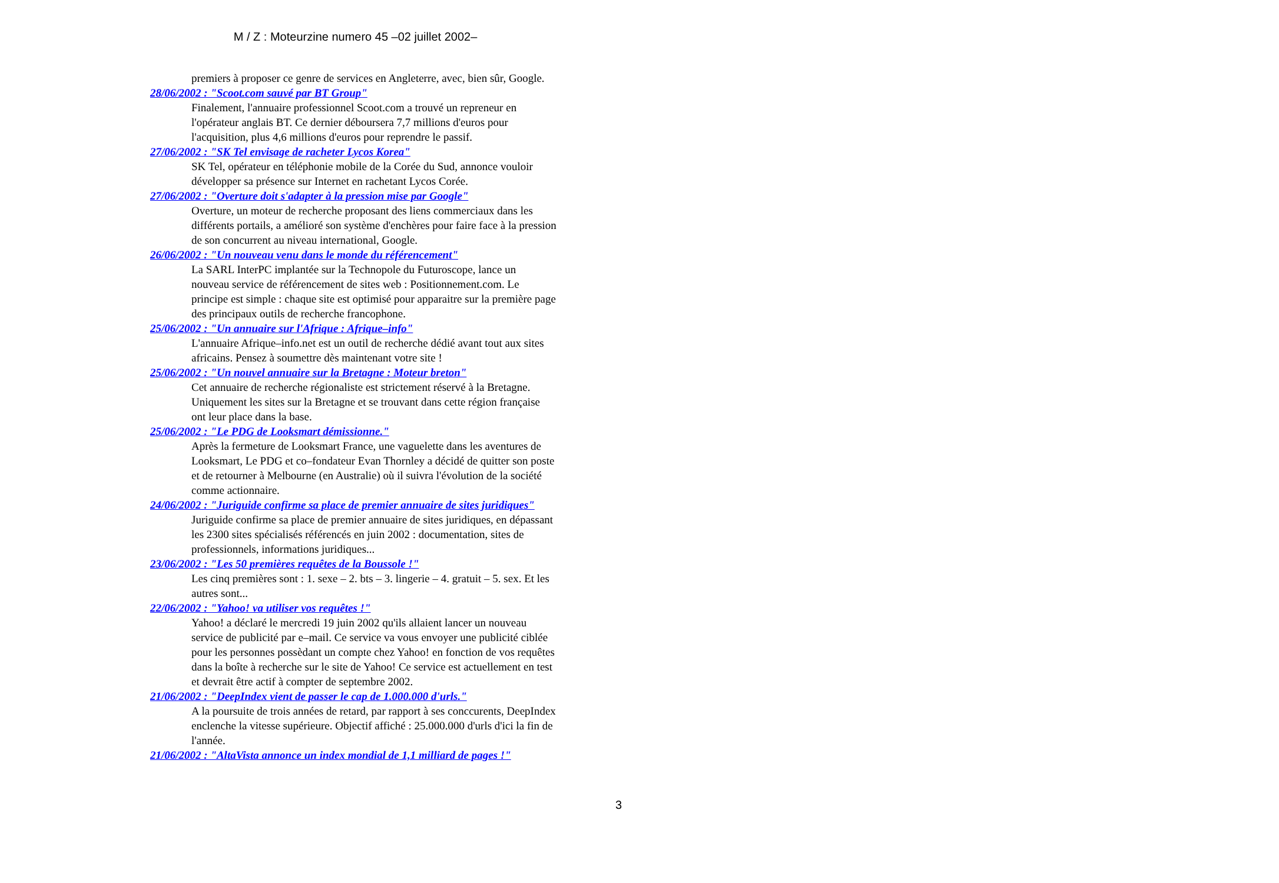M / Z : Moteurzine numero 45 –02 juillet 2002–
premiers à proposer ce genre de services en Angleterre, avec, bien sûr, Google.
28/06/2002 : "Scoot.com sauvé par BT Group"
Finalement, l'annuaire professionnel Scoot.com a trouvé un repreneur en l'opérateur anglais BT. Ce dernier déboursera 7,7 millions d'euros pour l'acquisition, plus 4,6 millions d'euros pour reprendre le passif.
27/06/2002 : "SK Tel envisage de racheter Lycos Korea"
SK Tel, opérateur en téléphonie mobile de la Corée du Sud, annonce vouloir développer sa présence sur Internet en rachetant Lycos Corée.
27/06/2002 : "Overture doit s'adapter à la pression mise par Google"
Overture, un moteur de recherche proposant des liens commerciaux dans les différents portails, a amélioré son système d'enchères pour faire face à la pression de son concurrent au niveau international, Google.
26/06/2002 : "Un nouveau venu dans le monde du référencement"
La SARL InterPC implantée sur la Technopole du Futuroscope, lance un nouveau service de référencement de sites web : Positionnement.com. Le principe est simple : chaque site est optimisé pour apparaitre sur la première page des principaux outils de recherche francophone.
25/06/2002 : "Un annuaire sur l'Afrique : Afrique–info"
L'annuaire Afrique–info.net est un outil de recherche dédié avant tout aux sites africains. Pensez à soumettre dès maintenant votre site !
25/06/2002 : "Un nouvel annuaire sur la Bretagne : Moteur breton"
Cet annuaire de recherche régionaliste est strictement réservé à la Bretagne. Uniquement les sites sur la Bretagne et se trouvant dans cette région française ont leur place dans la base.
25/06/2002 : "Le PDG de Looksmart démissionne."
Après la fermeture de Looksmart France, une vaguelette dans les aventures de Looksmart, Le PDG et co–fondateur Evan Thornley a décidé de quitter son poste et de retourner à Melbourne (en Australie) où il suivra l'évolution de la société comme actionnaire.
24/06/2002 : "Juriguide confirme sa place de premier annuaire de sites juridiques"
Juriguide confirme sa place de premier annuaire de sites juridiques, en dépassant les 2300 sites spécialisés référencés en juin 2002 : documentation, sites de professionnels, informations juridiques...
23/06/2002 : "Les 50 premières requêtes de la Boussole !"
Les cinq premières sont : 1. sexe – 2. bts – 3. lingerie – 4. gratuit – 5. sex. Et les autres sont...
22/06/2002 : "Yahoo! va utiliser vos requêtes !"
Yahoo! a déclaré le mercredi 19 juin 2002 qu'ils allaient lancer un nouveau service de publicité par e–mail. Ce service va vous envoyer une publicité ciblée pour les personnes possèdant un compte chez Yahoo! en fonction de vos requêtes dans la boîte à recherche sur le site de Yahoo! Ce service est actuellement en test et devrait être actif à compter de septembre 2002.
21/06/2002 : "DeepIndex vient de passer le cap de 1.000.000 d'urls."
A la poursuite de trois années de retard, par rapport à ses conccurents, DeepIndex enclenche la vitesse supérieure. Objectif affiché : 25.000.000 d'urls d'ici la fin de l'année.
21/06/2002 : "AltaVista annonce un index mondial de 1,1 milliard de pages !"
3